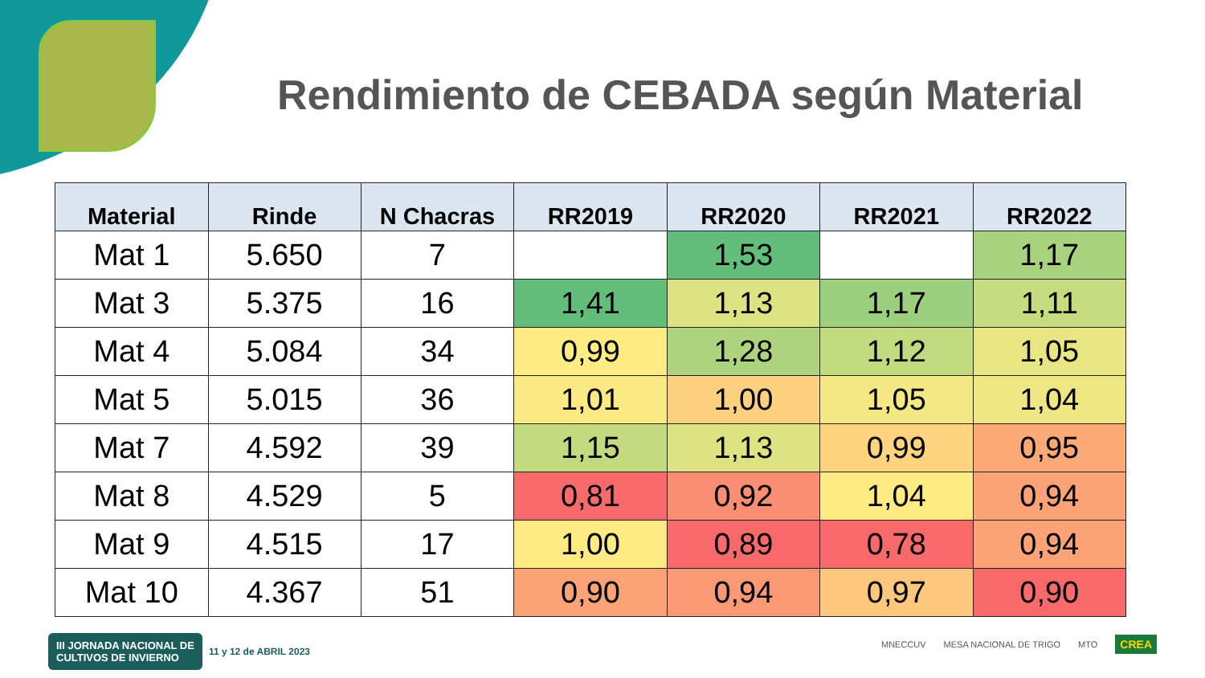Rendimiento de CEBADA según Material
| Material | Rinde | N Chacras | RR2019 | RR2020 | RR2021 | RR2022 |
| --- | --- | --- | --- | --- | --- | --- |
| Mat 1 | 5.650 | 7 | | 1,53 | | 1,17 |
| Mat 3 | 5.375 | 16 | 1,41 | 1,13 | 1,17 | 1,11 |
| Mat 4 | 5.084 | 34 | 0,99 | 1,28 | 1,12 | 1,05 |
| Mat 5 | 5.015 | 36 | 1,01 | 1,00 | 1,05 | 1,04 |
| Mat 7 | 4.592 | 39 | 1,15 | 1,13 | 0,99 | 0,95 |
| Mat 8 | 4.529 | 5 | 0,81 | 0,92 | 1,04 | 0,94 |
| Mat 9 | 4.515 | 17 | 1,00 | 0,89 | 0,78 | 0,94 |
| Mat 10 | 4.367 | 51 | 0,90 | 0,94 | 0,97 | 0,90 |
III JORNADA NACIONAL DE
CULTIVOS DE INVIERNO 11 y 12 de ABRIL 2023
MNECCUV MESA NACIONAL DE TRIGO MTO CREA